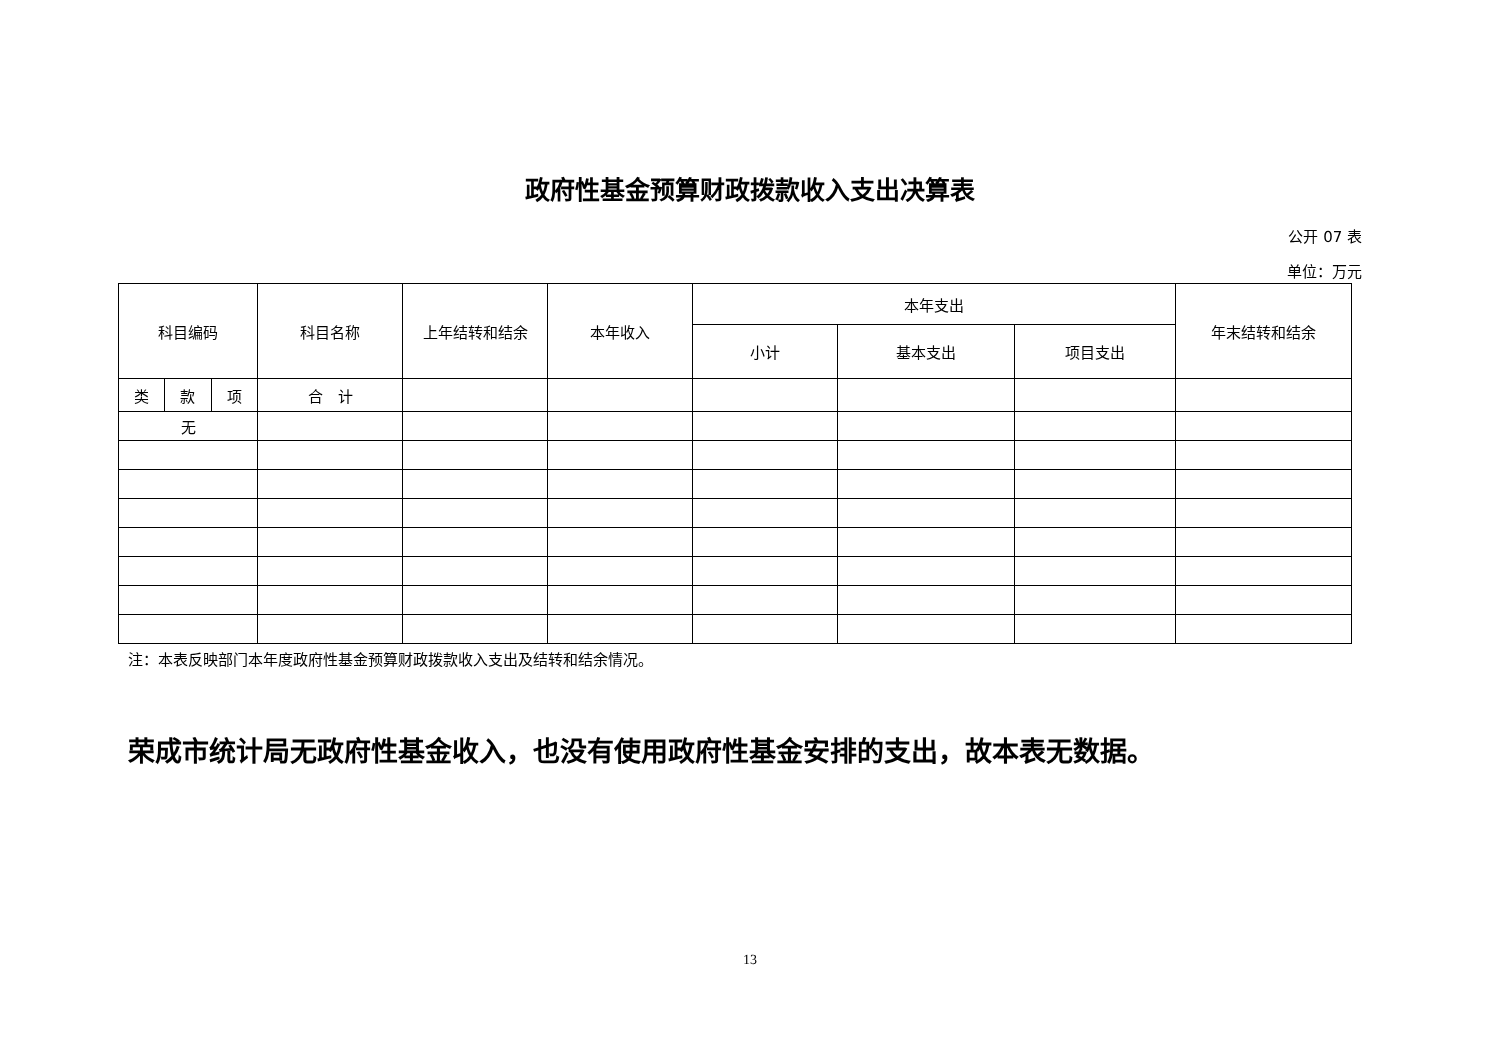政府性基金预算财政拨款收入支出决算表
公开 07 表
单位：万元
| 科目编码 | | | 科目名称 | 上年结转和结余 | 本年收入 | 本年支出 | | | 年末结转和结余 |
| --- | --- | --- | --- | --- | --- | --- | --- | --- | --- |
| | | | | | | 小计 | 基本支出 | 项目支出 | |
| 类 | 款 | 项 | 合 计 | | | | | | |
| 无 | | | | | | | | | |
注：本表反映部门本年度政府性基金预算财政拨款收入支出及结转和结余情况。
荣成市统计局无政府性基金收入，也没有使用政府性基金安排的支出，故本表无数据。
13